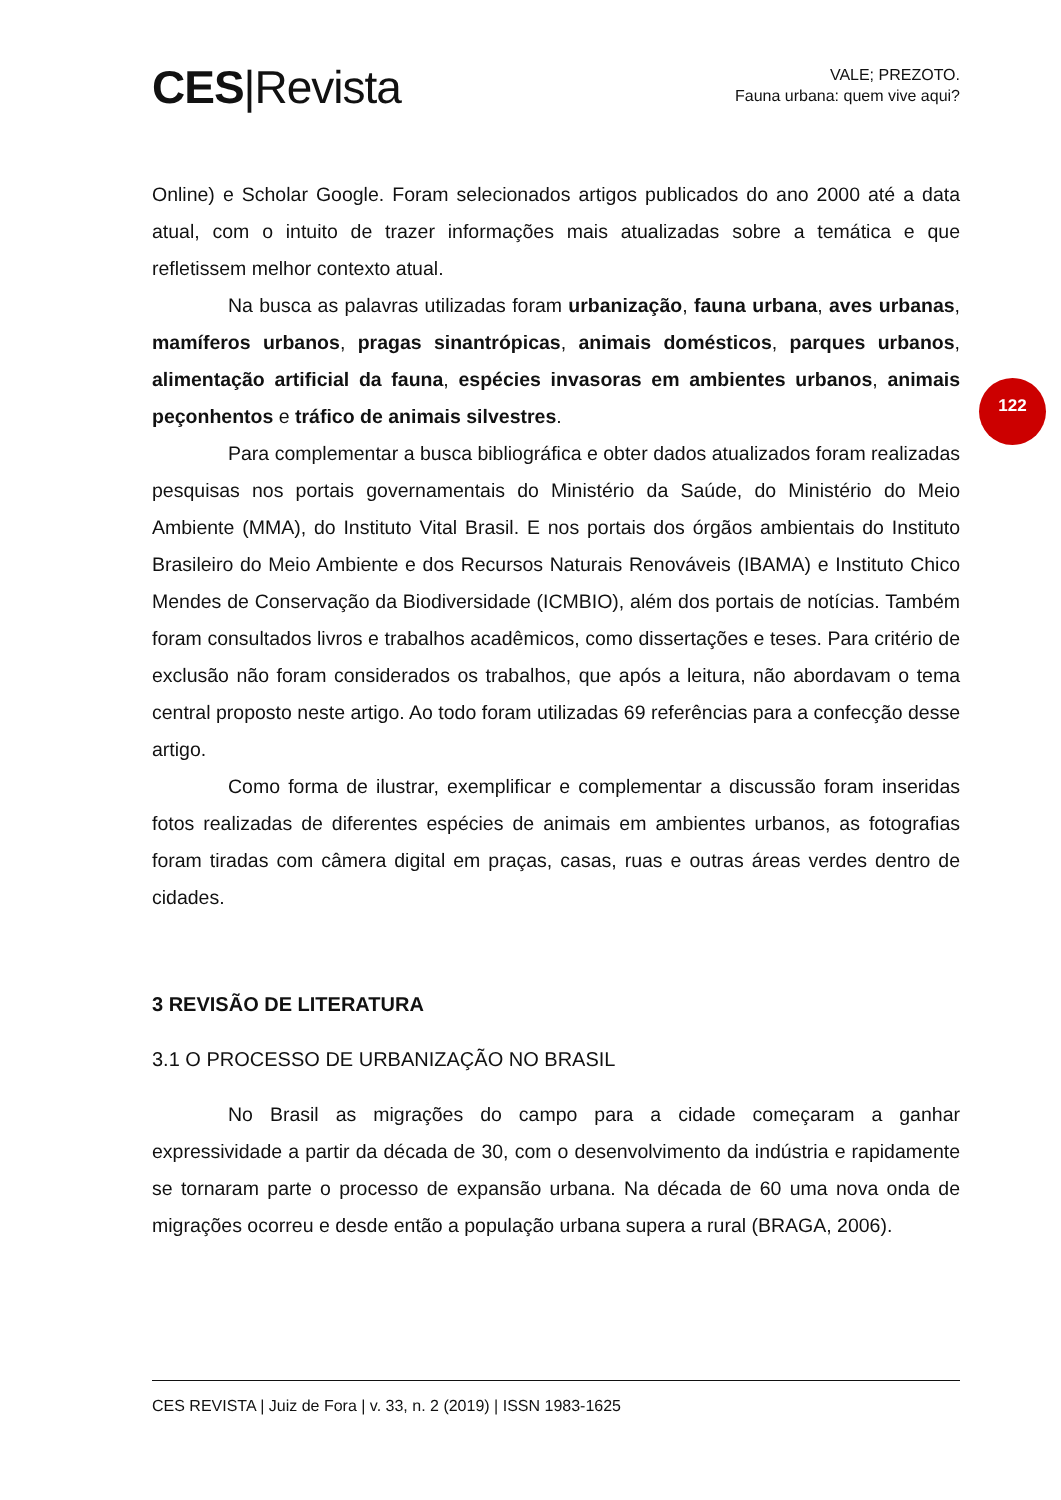CES|Revista
VALE; PREZOTO.
Fauna urbana: quem vive aqui?
122
Online) e Scholar Google. Foram selecionados artigos publicados do ano 2000 até a data atual, com o intuito de trazer informações mais atualizadas sobre a temática e que refletissem melhor contexto atual.
Na busca as palavras utilizadas foram urbanização, fauna urbana, aves urbanas, mamíferos urbanos, pragas sinantrópicas, animais domésticos, parques urbanos, alimentação artificial da fauna, espécies invasoras em ambientes urbanos, animais peçonhentos e tráfico de animais silvestres.
Para complementar a busca bibliográfica e obter dados atualizados foram realizadas pesquisas nos portais governamentais do Ministério da Saúde, do Ministério do Meio Ambiente (MMA), do Instituto Vital Brasil. E nos portais dos órgãos ambientais do Instituto Brasileiro do Meio Ambiente e dos Recursos Naturais Renováveis (IBAMA) e Instituto Chico Mendes de Conservação da Biodiversidade (ICMBIO), além dos portais de notícias. Também foram consultados livros e trabalhos acadêmicos, como dissertações e teses. Para critério de exclusão não foram considerados os trabalhos, que após a leitura, não abordavam o tema central proposto neste artigo. Ao todo foram utilizadas 69 referências para a confecção desse artigo.
Como forma de ilustrar, exemplificar e complementar a discussão foram inseridas fotos realizadas de diferentes espécies de animais em ambientes urbanos, as fotografias foram tiradas com câmera digital em praças, casas, ruas e outras áreas verdes dentro de cidades.
3 REVISÃO DE LITERATURA
3.1 O PROCESSO DE URBANIZAÇÃO NO BRASIL
No Brasil as migrações do campo para a cidade começaram a ganhar expressividade a partir da década de 30, com o desenvolvimento da indústria e rapidamente se tornaram parte o processo de expansão urbana. Na década de 60 uma nova onda de migrações ocorreu e desde então a população urbana supera a rural (BRAGA, 2006).
CES REVISTA | Juiz de Fora | v. 33, n. 2 (2019) | ISSN 1983-1625